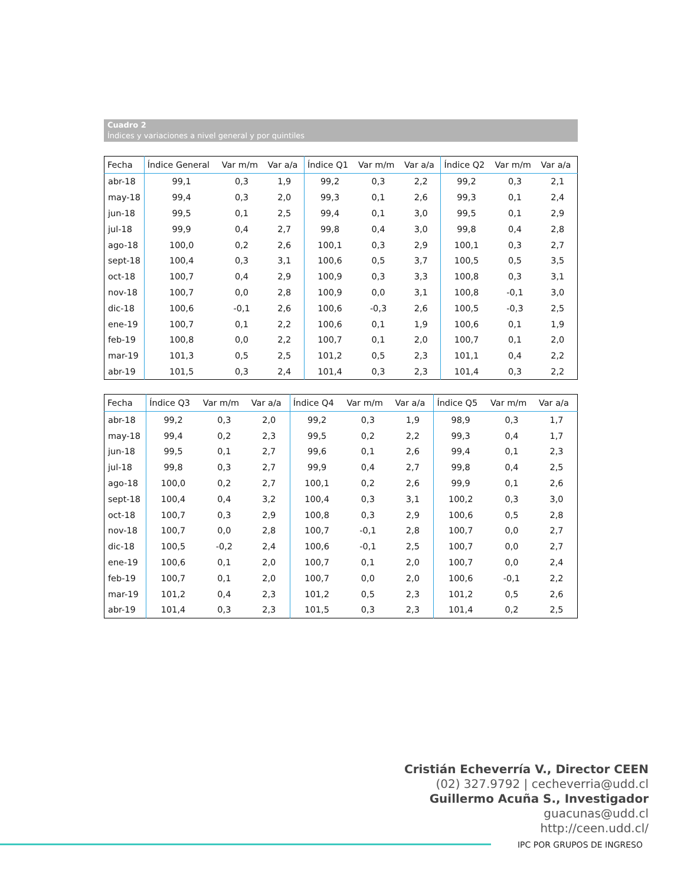Cuadro 2
Índices y variaciones a nivel general y por quintiles
| Fecha | Índice General | Var m/m | Var a/a | Índice Q1 | Var m/m | Var a/a | Índice Q2 | Var m/m | Var a/a |
| --- | --- | --- | --- | --- | --- | --- | --- | --- | --- |
| abr-18 | 99,1 | 0,3 | 1,9 | 99,2 | 0,3 | 2,2 | 99,2 | 0,3 | 2,1 |
| may-18 | 99,4 | 0,3 | 2,0 | 99,3 | 0,1 | 2,6 | 99,3 | 0,1 | 2,4 |
| jun-18 | 99,5 | 0,1 | 2,5 | 99,4 | 0,1 | 3,0 | 99,5 | 0,1 | 2,9 |
| jul-18 | 99,9 | 0,4 | 2,7 | 99,8 | 0,4 | 3,0 | 99,8 | 0,4 | 2,8 |
| ago-18 | 100,0 | 0,2 | 2,6 | 100,1 | 0,3 | 2,9 | 100,1 | 0,3 | 2,7 |
| sept-18 | 100,4 | 0,3 | 3,1 | 100,6 | 0,5 | 3,7 | 100,5 | 0,5 | 3,5 |
| oct-18 | 100,7 | 0,4 | 2,9 | 100,9 | 0,3 | 3,3 | 100,8 | 0,3 | 3,1 |
| nov-18 | 100,7 | 0,0 | 2,8 | 100,9 | 0,0 | 3,1 | 100,8 | -0,1 | 3,0 |
| dic-18 | 100,6 | -0,1 | 2,6 | 100,6 | -0,3 | 2,6 | 100,5 | -0,3 | 2,5 |
| ene-19 | 100,7 | 0,1 | 2,2 | 100,6 | 0,1 | 1,9 | 100,6 | 0,1 | 1,9 |
| feb-19 | 100,8 | 0,0 | 2,2 | 100,7 | 0,1 | 2,0 | 100,7 | 0,1 | 2,0 |
| mar-19 | 101,3 | 0,5 | 2,5 | 101,2 | 0,5 | 2,3 | 101,1 | 0,4 | 2,2 |
| abr-19 | 101,5 | 0,3 | 2,4 | 101,4 | 0,3 | 2,3 | 101,4 | 0,3 | 2,2 |
| Fecha | Índice Q3 | Var m/m | Var a/a | Índice Q4 | Var m/m | Var a/a | Índice Q5 | Var m/m | Var a/a |
| --- | --- | --- | --- | --- | --- | --- | --- | --- | --- |
| abr-18 | 99,2 | 0,3 | 2,0 | 99,2 | 0,3 | 1,9 | 98,9 | 0,3 | 1,7 |
| may-18 | 99,4 | 0,2 | 2,3 | 99,5 | 0,2 | 2,2 | 99,3 | 0,4 | 1,7 |
| jun-18 | 99,5 | 0,1 | 2,7 | 99,6 | 0,1 | 2,6 | 99,4 | 0,1 | 2,3 |
| jul-18 | 99,8 | 0,3 | 2,7 | 99,9 | 0,4 | 2,7 | 99,8 | 0,4 | 2,5 |
| ago-18 | 100,0 | 0,2 | 2,7 | 100,1 | 0,2 | 2,6 | 99,9 | 0,1 | 2,6 |
| sept-18 | 100,4 | 0,4 | 3,2 | 100,4 | 0,3 | 3,1 | 100,2 | 0,3 | 3,0 |
| oct-18 | 100,7 | 0,3 | 2,9 | 100,8 | 0,3 | 2,9 | 100,6 | 0,5 | 2,8 |
| nov-18 | 100,7 | 0,0 | 2,8 | 100,7 | -0,1 | 2,8 | 100,7 | 0,0 | 2,7 |
| dic-18 | 100,5 | -0,2 | 2,4 | 100,6 | -0,1 | 2,5 | 100,7 | 0,0 | 2,7 |
| ene-19 | 100,6 | 0,1 | 2,0 | 100,7 | 0,1 | 2,0 | 100,7 | 0,0 | 2,4 |
| feb-19 | 100,7 | 0,1 | 2,0 | 100,7 | 0,0 | 2,0 | 100,6 | -0,1 | 2,2 |
| mar-19 | 101,2 | 0,4 | 2,3 | 101,2 | 0,5 | 2,3 | 101,2 | 0,5 | 2,6 |
| abr-19 | 101,4 | 0,3 | 2,3 | 101,5 | 0,3 | 2,3 | 101,4 | 0,2 | 2,5 |
Cristián Echeverría V., Director CEEN
(02) 327.9792 | cecheverria@udd.cl
Guillermo Acuña S., Investigador
guacunas@udd.cl
http://ceen.udd.cl/
IPC POR GRUPOS DE INGRESO